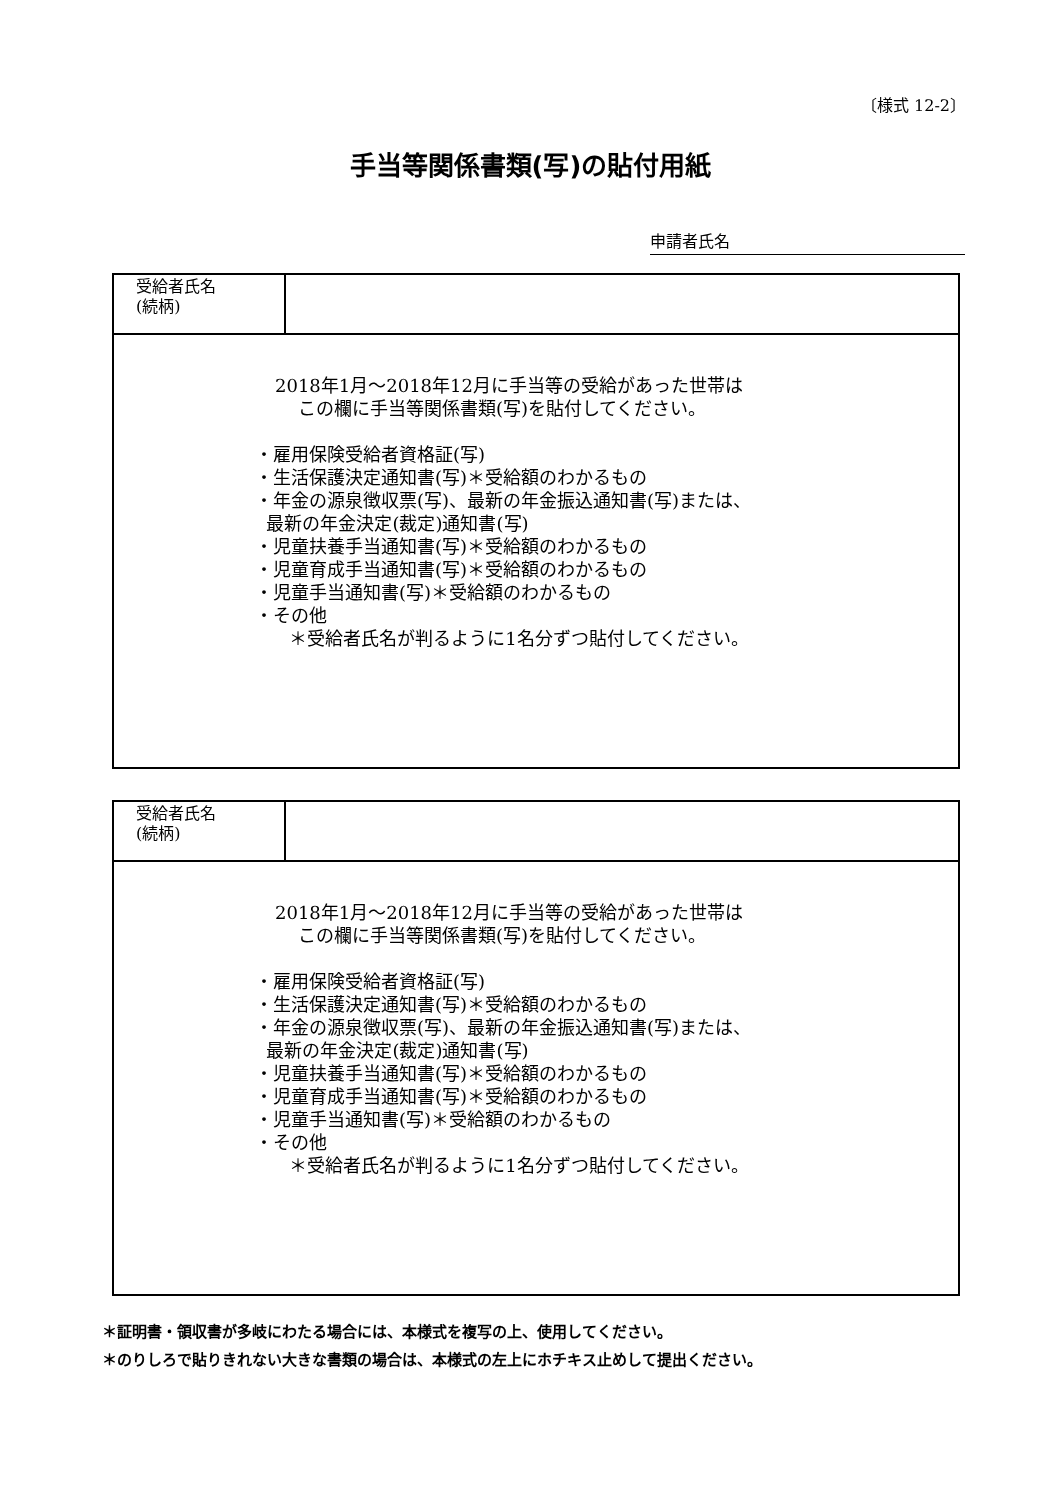〔様式 12-2〕
手当等関係書類(写)の貼付用紙
申請者氏名
| 受給者氏名 (続柄) | |
| 2018年1月～2018年12月に手当等の受給があった世帯は この欄に手当等関係書類(写)を貼付してください。 ・雇用保険受給者資格証(写) ・生活保護決定通知書(写)＊受給額のわかるもの ・年金の源泉徴収票(写)、最新の年金振込通知書(写)または、 最新の年金決定(裁定)通知書(写) ・児童扶養手当通知書(写)＊受給額のわかるもの ・児童育成手当通知書(写)＊受給額のわかるもの ・児童手当通知書(写)＊受給額のわかるもの ・その他 ＊受給者氏名が判るように1名分ずつ貼付してください。 | |
| 受給者氏名 (続柄) | |
| 2018年1月～2018年12月に手当等の受給があった世帯は この欄に手当等関係書類(写)を貼付してください。 ・雇用保険受給者資格証(写) ・生活保護決定通知書(写)＊受給額のわかるもの ・年金の源泉徴収票(写)、最新の年金振込通知書(写)または、 最新の年金決定(裁定)通知書(写) ・児童扶養手当通知書(写)＊受給額のわかるもの ・児童育成手当通知書(写)＊受給額のわかるもの ・児童手当通知書(写)＊受給額のわかるもの ・その他 ＊受給者氏名が判るように1名分ずつ貼付してください。 | |
＊証明書・領収書が多岐にわたる場合には、本様式を複写の上、使用してください。
＊のりしろで貼りきれない大きな書類の場合は、本様式の左上にホチキス止めして提出ください。